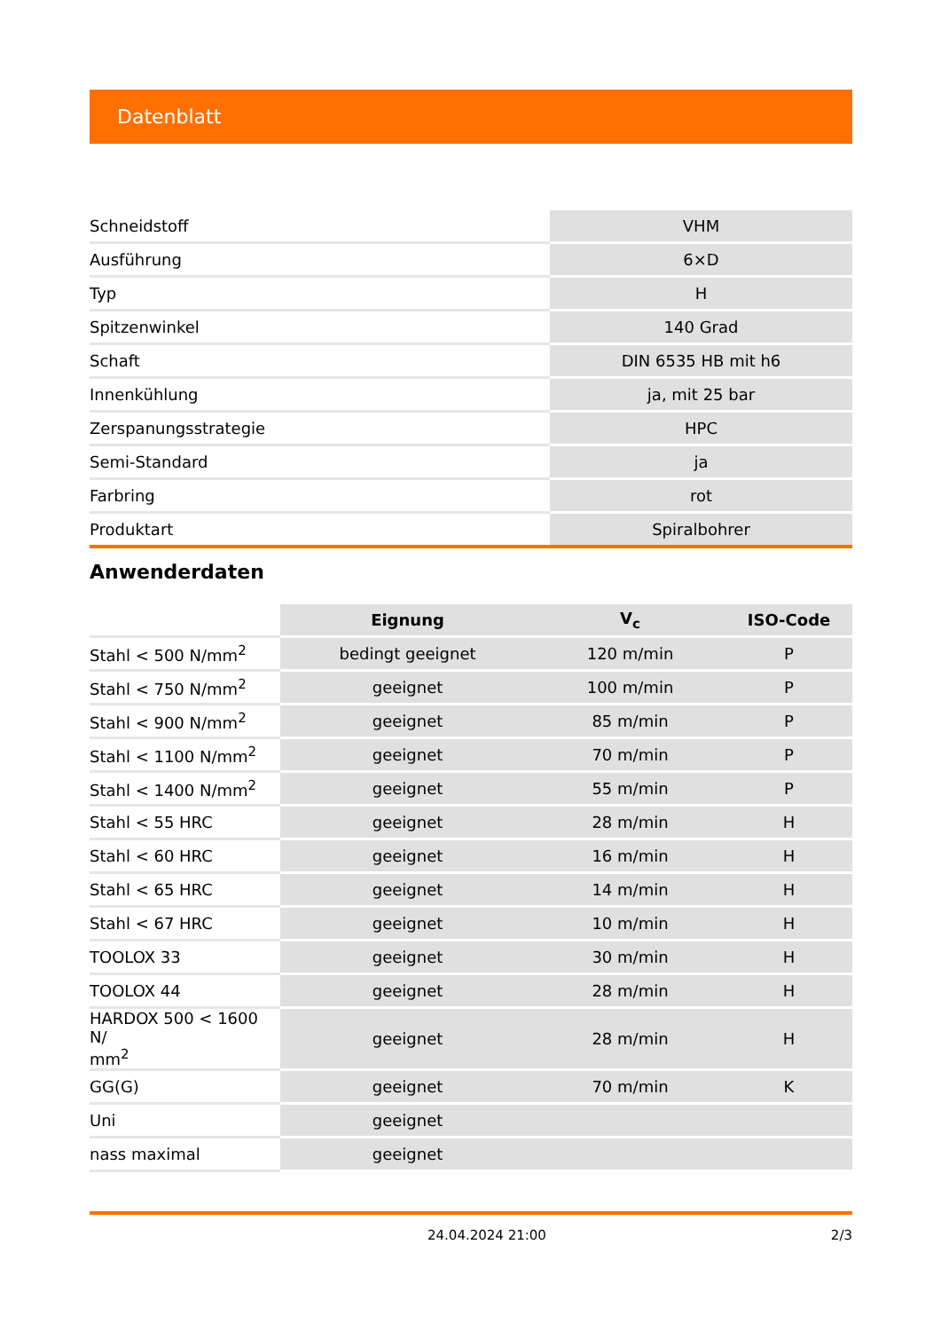Datenblatt
| Schneidstoff | VHM |
| Ausführung | 6×D |
| Typ | H |
| Spitzenwinkel | 140 Grad |
| Schaft | DIN 6535 HB mit h6 |
| Innenkühlung | ja, mit 25 bar |
| Zerspanungsstrategie | HPC |
| Semi-Standard | ja |
| Farbring | rot |
| Produktart | Spiralbohrer |
Anwenderdaten
| | Eignung | V<sub>c</sub> | ISO-Code |
| --- | --- | --- | --- |
| Stahl < 500 N/mm<sup>2</sup> | bedingt geeignet | 120 m/min | P |
| Stahl < 750 N/mm<sup>2</sup> | geeignet | 100 m/min | P |
| Stahl < 900 N/mm<sup>2</sup> | geeignet | 85 m/min | P |
| Stahl < 1100 N/mm<sup>2</sup> | geeignet | 70 m/min | P |
| Stahl < 1400 N/mm<sup>2</sup> | geeignet | 55 m/min | P |
| Stahl < 55 HRC | geeignet | 28 m/min | H |
| Stahl < 60 HRC | geeignet | 16 m/min | H |
| Stahl < 65 HRC | geeignet | 14 m/min | H |
| Stahl < 67 HRC | geeignet | 10 m/min | H |
| TOOLOX 33 | geeignet | 30 m/min | H |
| TOOLOX 44 | geeignet | 28 m/min | H |
| HARDOX 500 < 1600 N/ mm<sup>2</sup> | geeignet | 28 m/min | H |
| GG(G) | geeignet | 70 m/min | K |
| Uni | geeignet | | |
| nass maximal | geeignet | | |
24.04.2024 21:00 2/3